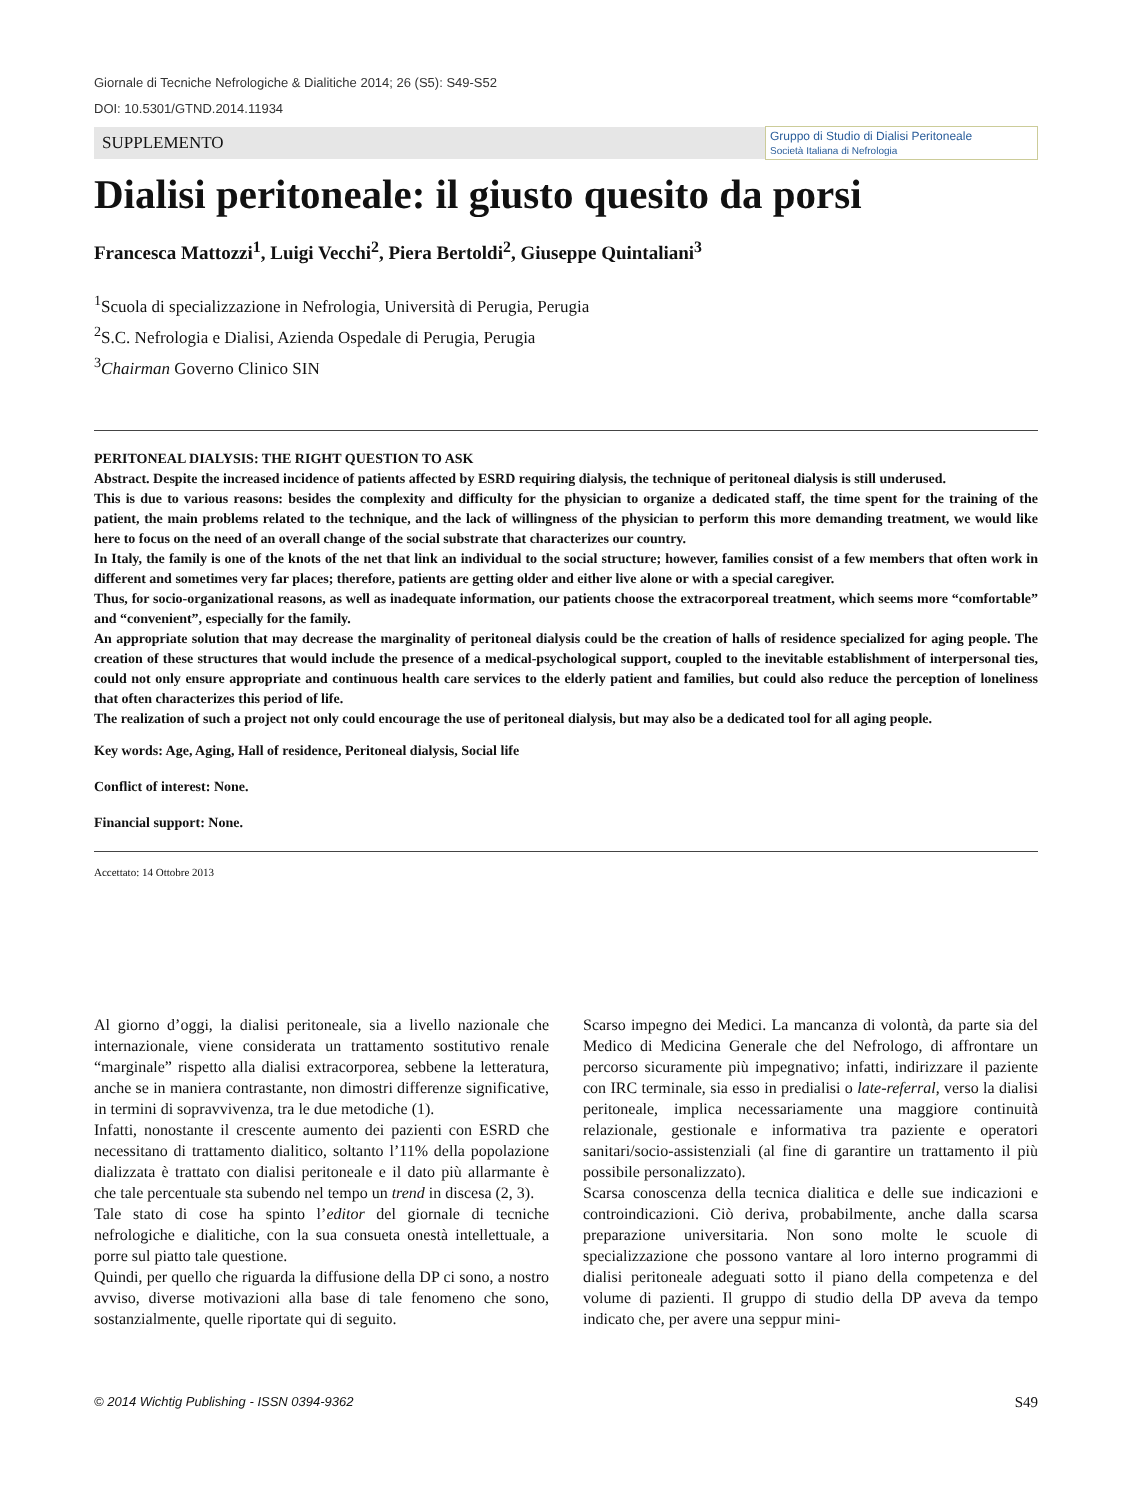Giornale di Tecniche Nefrologiche & Dialitiche 2014; 26 (S5): S49-S52
DOI: 10.5301/GTND.2014.11934
SUPPLEMENTO
Gruppo di Studio di Dialisi Peritoneale
Società Italiana di Nefrologia
Dialisi peritoneale: il giusto quesito da porsi
Francesca Mattozzi<sup>1</sup>, Luigi Vecchi<sup>2</sup>, Piera Bertoldi<sup>2</sup>, Giuseppe Quintaliani<sup>3</sup>
<sup>1</sup> Scuola di specializzazione in Nefrologia, Università di Perugia, Perugia
<sup>2</sup> S.C. Nefrologia e Dialisi, Azienda Ospedale di Perugia, Perugia
<sup>3</sup> Chairman Governo Clinico SIN
PERITONEAL DIALYSIS: THE RIGHT QUESTION TO ASK
Abstract. Despite the increased incidence of patients affected by ESRD requiring dialysis, the technique of peritoneal dialysis is still underused.
This is due to various reasons: besides the complexity and difficulty for the physician to organize a dedicated staff, the time spent for the training of the patient, the main problems related to the technique, and the lack of willingness of the physician to perform this more demanding treatment, we would like here to focus on the need of an overall change of the social substrate that characterizes our country.
In Italy, the family is one of the knots of the net that link an individual to the social structure; however, families consist of a few members that often work in different and sometimes very far places; therefore, patients are getting older and either live alone or with a special caregiver.
Thus, for socio-organizational reasons, as well as inadequate information, our patients choose the extracorporeal treatment, which seems more “comfortable” and “convenient”, especially for the family.
An appropriate solution that may decrease the marginality of peritoneal dialysis could be the creation of halls of residence specialized for aging people. The creation of these structures that would include the presence of a medical-psychological support, coupled to the inevitable establishment of interpersonal ties, could not only ensure appropriate and continuous health care services to the elderly patient and families, but could also reduce the perception of loneliness that often characterizes this period of life.
The realization of such a project not only could encourage the use of peritoneal dialysis, but may also be a dedicated tool for all aging people.
Key words: Age, Aging, Hall of residence, Peritoneal dialysis, Social life
Conflict of interest: None.
Financial support: None.
Accettato: 14 Ottobre 2013
Al giorno d’oggi, la dialisi peritoneale, sia a livello nazionale che internazionale, viene considerata un trattamento sostitutivo renale “marginale” rispetto alla dialisi extracorporea, sebbene la letteratura, anche se in maniera contrastante, non dimostri differenze significative, in termini di sopravvivenza, tra le due metodiche (1).
Infatti, nonostante il crescente aumento dei pazienti con ESRD che necessitano di trattamento dialitico, soltanto l’11% della popolazione dializzata è trattato con dialisi peritoneale e il dato più allarmante è che tale percentuale sta subendo nel tempo un trend in discesa (2, 3).
Tale stato di cose ha spinto l’editor del giornale di tecniche nefrologiche e dialitiche, con la sua consueta onestà intellettuale, a porre sul piatto tale questione.
Quindi, per quello che riguarda la diffusione della DP ci sono, a nostro avviso, diverse motivazioni alla base di tale fenomeno che sono, sostanzialmente, quelle riportate qui di seguito.
Scarso impegno dei Medici. La mancanza di volontà, da parte sia del Medico di Medicina Generale che del Nefrologo, di affrontare un percorso sicuramente più impegnativo; infatti, indirizzare il paziente con IRC terminale, sia esso in predialisi o late-referral, verso la dialisi peritoneale, implica necessariamente una maggiore continuità relazionale, gestionale e informativa tra paziente e operatori sanitari/socio-assistenziali (al fine di garantire un trattamento il più possibile personalizzato).
Scarsa conoscenza della tecnica dialitica e delle sue indicazioni e controindicazioni. Ciò deriva, probabilmente, anche dalla scarsa preparazione universitaria. Non sono molte le scuole di specializzazione che possono vantare al loro interno programmi di dialisi peritoneale adeguati sotto il piano della competenza e del volume di pazienti. Il gruppo di studio della DP aveva da tempo indicato che, per avere una seppur mini-
© 2014 Wichtig Publishing - ISSN 0394-9362 S49